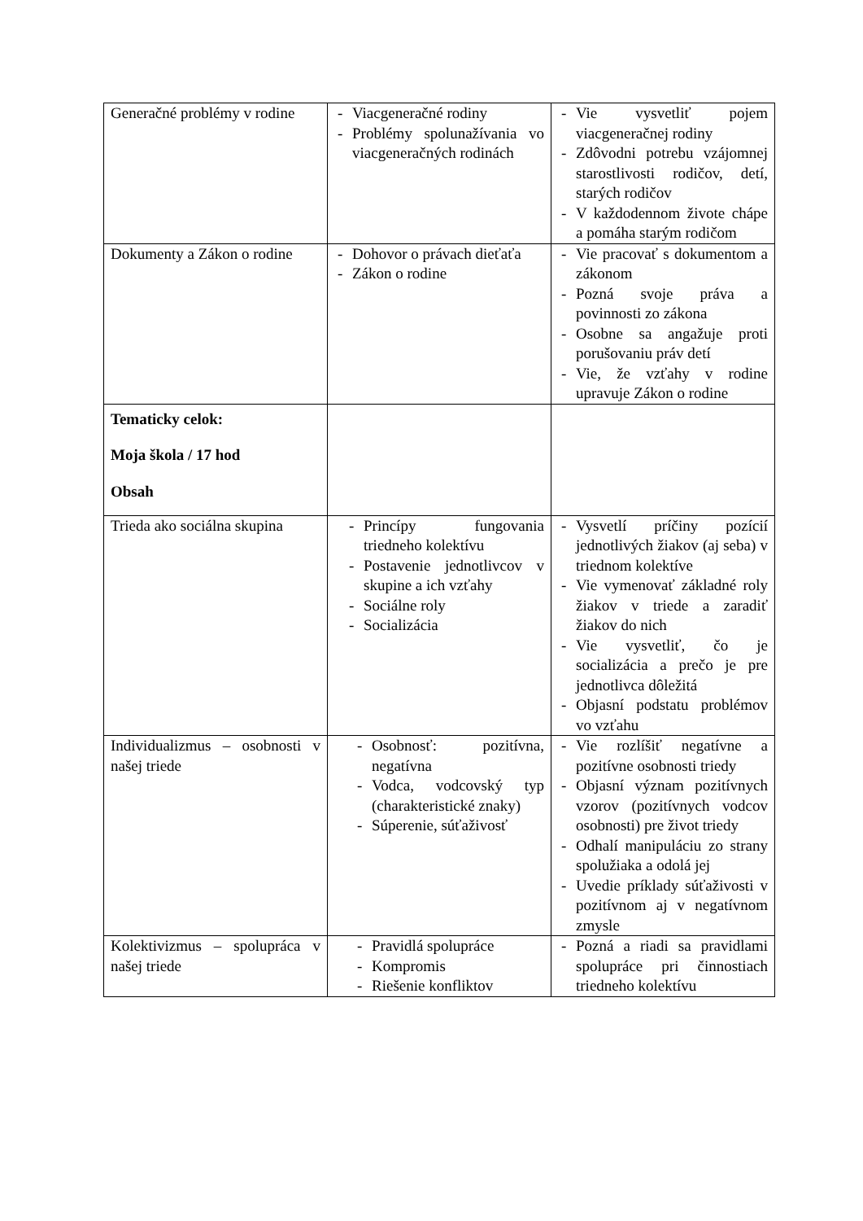| Generačné problémy v rodine | - Viacgeneračné rodiny - Problémy spolunažívania vo viacgeneračných rodinách | - Vie vysvetliť pojem viacgeneračnej rodiny - Zdôvodni potrebu vzájomnej starostlivosti rodičov, detí, starých rodičov - V každodennom živote chápe a pomáha starým rodičom |
| Dokumenty a Zákon o rodine | - Dohovor o právach dieťaťa - Zákon o rodine | - Vie pracovať s dokumentom a zákonom - Pozná svoje práva a povinnosti zo zákona - Osobne sa angažuje proti porušovaniu práv detí - Vie, že vzťahy v rodine upravuje Zákon o rodine |
| Tematicky celok: Moja škola / 17 hod Obsah | | |
| Trieda ako sociálna skupina | - Princípy fungovania triedneho kolektívu - Postavenie jednotlivcov v skupine a ich vzťahy - Sociálne roly - Socializácia | - Vysvetlí príčiny pozícií jednotlivých žiakov (aj seba) v triednom kolektíve - Vie vymenovať základné roly žiakov v triede a zaradiť žiakov do nich - Vie vysvetliť, čo je socializácia a prečo je pre jednotlivca dôležitá - Objasní podstatu problémov vo vzťahu |
| Individualizmus – osobnosti v našej triede | - Osobnosť: pozitívna, negatívna - Vodca, vodcovský typ (charakteristické znaky) - Súperenie, súťaživosť | - Vie rozlíšiť negatívne a pozitívne osobnosti triedy - Objasní význam pozitívnych vzorov (pozitívnych vodcov osobnosti) pre život triedy - Odhalí manipuláciu zo strany spolužiaka a odolá jej - Uvedie príklady súťaživosti v pozitívnom aj v negatívnom zmysle |
| Kolektivizmus – spolupráca v našej triede | - Pravidlá spolupráce - Kompromis - Riešenie konfliktov | - Pozná a riadi sa pravidlami spolupráce pri činnostiach triedneho kolektívu |